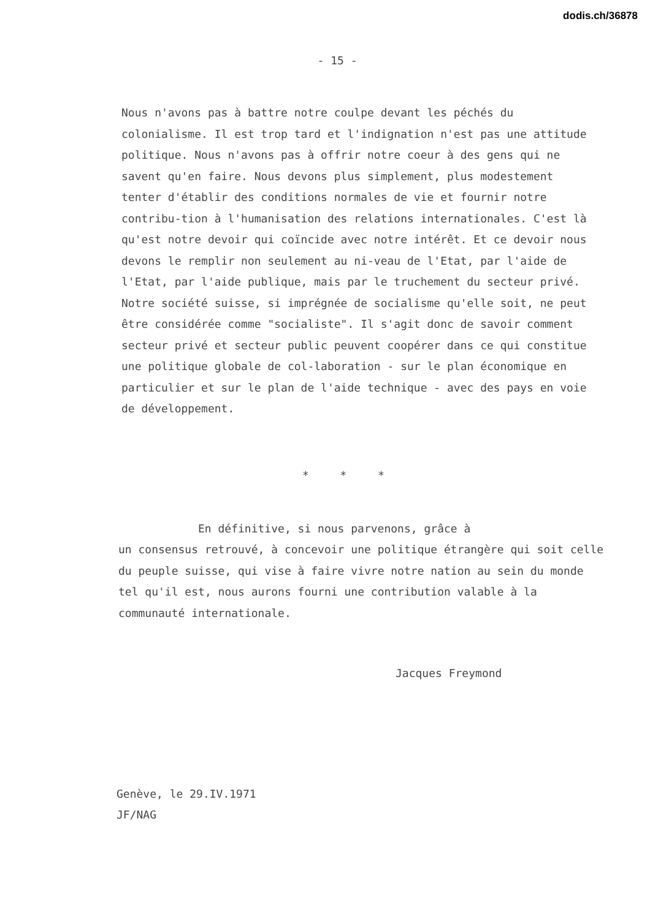dodis.ch/36878
- 15 -
Nous n'avons pas à battre notre coulpe devant les péchés du colonialisme. Il est trop tard et l'indignation n'est pas une attitude politique. Nous n'avons pas à offrir notre coeur à des gens qui ne savent qu'en faire. Nous devons plus simplement, plus modestement tenter d'établir des conditions normales de vie et fournir notre contribu-tion à l'humanisation des relations internationales. C'est là qu'est notre devoir qui coïncide avec notre intérêt. Et ce devoir nous devons le remplir non seulement au ni-veau de l'Etat, par l'aide de l'Etat, par l'aide publique, mais par le truchement du secteur privé. Notre société suisse, si imprégnée de socialisme qu'elle soit, ne peut être considérée comme "socialiste". Il s'agit donc de savoir comment secteur privé et secteur public peuvent coopérer dans ce qui constitue une politique globale de col-laboration - sur le plan économique en particulier et sur le plan de l'aide technique - avec des pays en voie de développement.
* * *
En définitive, si nous parvenons, grâce à
un consensus retrouvé, à concevoir une politique étrangère qui soit celle du peuple suisse, qui vise à faire vivre notre nation au sein du monde tel qu'il est, nous aurons fourni une contribution valable à la communauté internationale.
Jacques Freymond
Genève, le 29.IV.1971
JF/NAG